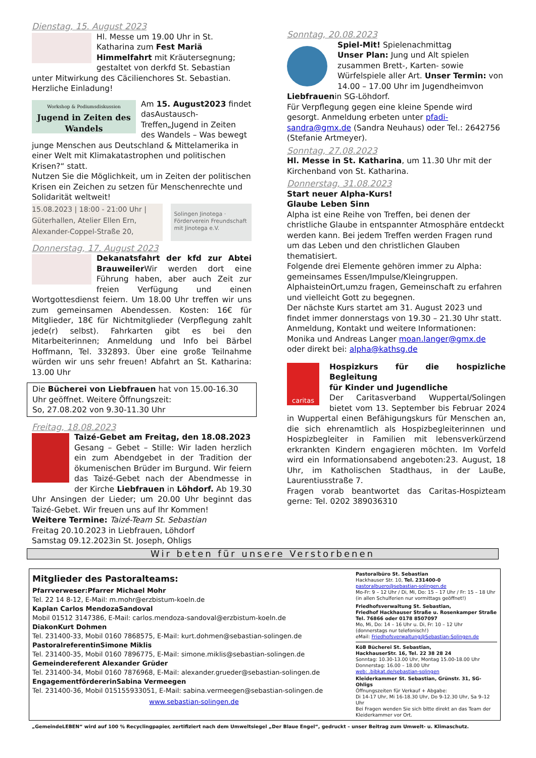Dienstag, 15. August 2023
Hl. Messe um 19.00 Uhr in St. Katharina zum Fest Mariä Himmelfahrt mit Kräutersegnung; gestaltet von derkfd St. Sebastian unter Mitwirkung des Cäcilienchores St. Sebastian.
Herzliche Einladung!
Workshop & Podiumsdiskussion
Jugend in Zeiten des Wandels
Am 15. August2023 findet dasAustausch-Treffen„Jugend in Zeiten des Wandels – Was bewegt junge Menschen aus Deutschland & Mittelamerika in einer Welt mit Klimakatastrophen und politischen Krisen?“ statt.
Nutzen Sie die Möglichkeit, um in Zeiten der politischen Krisen ein Zeichen zu setzen für Menschenrechte und Solidarität weltweit!
15.08.2023 | 18:00 - 21:00 Uhr |
Güterhallen, Atelier Ellen Ern,
Alexander-Coppel-Straße 20,
Solingen Jinotega · Förderverein Freundschaft mit Jinotega e.V.
Donnerstag, 17. August 2023
Dekanatsfahrt der kfd zur Abtei Brauweiler Wir werden dort eine Führung haben, aber auch Zeit zur freien Verfügung und einen Wortgottesdienst feiern. Um 18.00 Uhr treffen wir uns zum gemeinsamen Abendessen. Kosten: 16€ für Mitglieder, 18€ für Nichtmitglieder (Verpflegung zahlt jede(r) selbst). Fahrkarten gibt es bei den Mitarbeiterinnen; Anmeldung und Info bei Bärbel Hoffmann, Tel. 332893. Über eine große Teilnahme würden wir uns sehr freuen! Abfahrt an St. Katharina: 13.00 Uhr
Die Bücherei von Liebfrauen hat von 15.00-16.30 Uhr geöffnet. Weitere Öffnungszeit:
So, 27.08.202 von 9.30-11.30 Uhr
Freitag, 18.08.2023
Taizé-Gebet am Freitag, den 18.08.2023
Gesang – Gebet – Stille: Wir laden herzlich ein zum Abendgebet in der Tradition der ökumenischen Brüder im Burgund. Wir feiern das Taizé-Gebet nach der Abendmesse in der Kirche Liebfrauen in Löhdorf. Ab 19.30 Uhr Ansingen der Lieder; um 20.00 Uhr beginnt das Taizé-Gebet. Wir freuen uns auf Ihr Kommen!
Weitere Termine: Taizé-Team St. Sebastian
Freitag 20.10.2023 in Liebfrauen, Löhdorf
Samstag 09.12.2023in St. Joseph, Ohligs
Sonntag, 20.08.2023
Spiel-Mit! Spielenachmittag
Unser Plan: Jung und Alt spielen zusammen Brett-, Karten- sowie Würfelspiele aller Art. Unser Termin: von 14.00 – 17.00 Uhr im Jugendheimvon Liebfrauenin SG-Löhdorf.
Für Verpflegung gegen eine kleine Spende wird gesorgt. Anmeldung erbeten unter pfadi-sandra@gmx.de (Sandra Neuhaus) oder Tel.: 2642756 (Stefanie Artmeyer).
Sonntag, 27.08.2023
Hl. Messe in St. Katharina, um 11.30 Uhr mit der Kirchenband von St. Katharina.
Donnerstag, 31.08.2023
Start neuer Alpha-Kurs!
Glaube Leben Sinn
Alpha ist eine Reihe von Treffen, bei denen der christliche Glaube in entspannter Atmosphäre entdeckt werden kann. Bei jedem Treffen werden Fragen rund um das Leben und den christlichen Glauben thematisiert.
Folgende drei Elemente gehören immer zu Alpha: gemeinsames Essen/Impulse/Kleingruppen. AlphaisteinOrt,umzu fragen, Gemeinschaft zu erfahren und vielleicht Gott zu begegnen.
Der nächste Kurs startet am 31. August 2023 und findet immer donnerstags von 19.30 – 21.30 Uhr statt. Anmeldung, Kontakt und weitere Informationen: Monika und Andreas Langer moan.langer@gmx.de oder direkt bei: alpha@kathsg.de
caritas
Hospizkurs für die hospizliche Begleitung
für Kinder und Jugendliche
Der Caritasverband Wuppertal/Solingen bietet vom 13. September bis Februar 2024 in Wuppertal einen Befähigungskurs für Menschen an, die sich ehrenamtlich als Hospizbegleiterinnen und Hospizbegleiter in Familien mit lebensverkürzend erkrankten Kindern engagieren möchten. Im Vorfeld wird ein Informationsabend angeboten:23. August, 18 Uhr, im Katholischen Stadthaus, in der LauBe, Laurentiusstraße 7.
Fragen vorab beantwortet das Caritas-Hospizteam gerne: Tel. 0202 389036310
Wir beten für unsere Verstorbenen
Mitglieder des Pastoralteams:
Pfarrverweser:Pfarrer Michael Mohr
Tel. 22 14 8-12, E-Mail: m.mohr@erzbistum-koeln.de
Kaplan Carlos MendozaSandoval
Mobil 01512 3147386, E-Mail: carlos.mendoza-sandoval@erzbistum-koeln.de
DiakonKurt Dohmen
Tel. 231400-33, Mobil 0160 7868575, E-Mail: kurt.dohmen@sebastian-solingen.de
PastoralreferentinSimone Miklis
Tel. 231400-35, Mobil 0160 7896775, E-Mail: simone.miklis@sebastian-solingen.de
Gemeindereferent Alexander Grüder
Tel. 231400-34, Mobil 0160 7876968, E-Mail: alexander.grueder@sebastian-solingen.de
EngagementfördererinSabina Vermeegen
Tel. 231400-36, Mobil 015155933051, E-Mail: sabina.vermeegen@sebastian-solingen.de
www.sebastian-solingen.de
Pastoralbüro St. Sebastian
Hackhauser Str. 10, Tel. 231400-0
pastoralbuero@sebastian-solingen.de
Mo-Fr: 9 – 12 Uhr / Di, Mi, Do: 15 – 17 Uhr / Fr: 15 – 18 Uhr
(in allen Schulferien nur vormittags geöffnet!)
Friedhofsverwaltung St. Sebastian,
Friedhof Hackhauser Straße u. Rosenkamper Straße
Tel. 76866 oder 0178 8507097
Mo, Mi, Do: 14 – 16 Uhr u. Di, Fr: 10 – 12 Uhr
(donnerstags nur telefonisch!)
eMail: Friedhofsverwaltung@Sebastian-Solingen.de
KöB Bücherei St. Sebastian,
HackhauserStr. 16, Tel. 22 38 28 24
Sonntag: 10.30-13.00 Uhr, Montag 15.00-18.00 Uhr
Donnerstag: 16.00 – 18.00 Uhr
web: .bibkat.de/sebastian-solingen
Kleiderkammer St. Sebastian, Grünstr. 31, SG-Ohligs
Öffnungszeiten für Verkauf + Abgabe:
Di 14-17 Uhr, Mi 16-18.30 Uhr, Do 9-12.30 Uhr, Sa 9–12 Uhr
Bei Fragen wenden Sie sich bitte direkt an das Team der Kleiderkammer vor Ort.
„GemeindeLEBEN“ wird auf 100 % Recyclingpapier, zertifiziert nach dem Umweltsiegel „Der Blaue Engel“, gedruckt – unser Beitrag zum Umwelt- u. Klimaschutz.